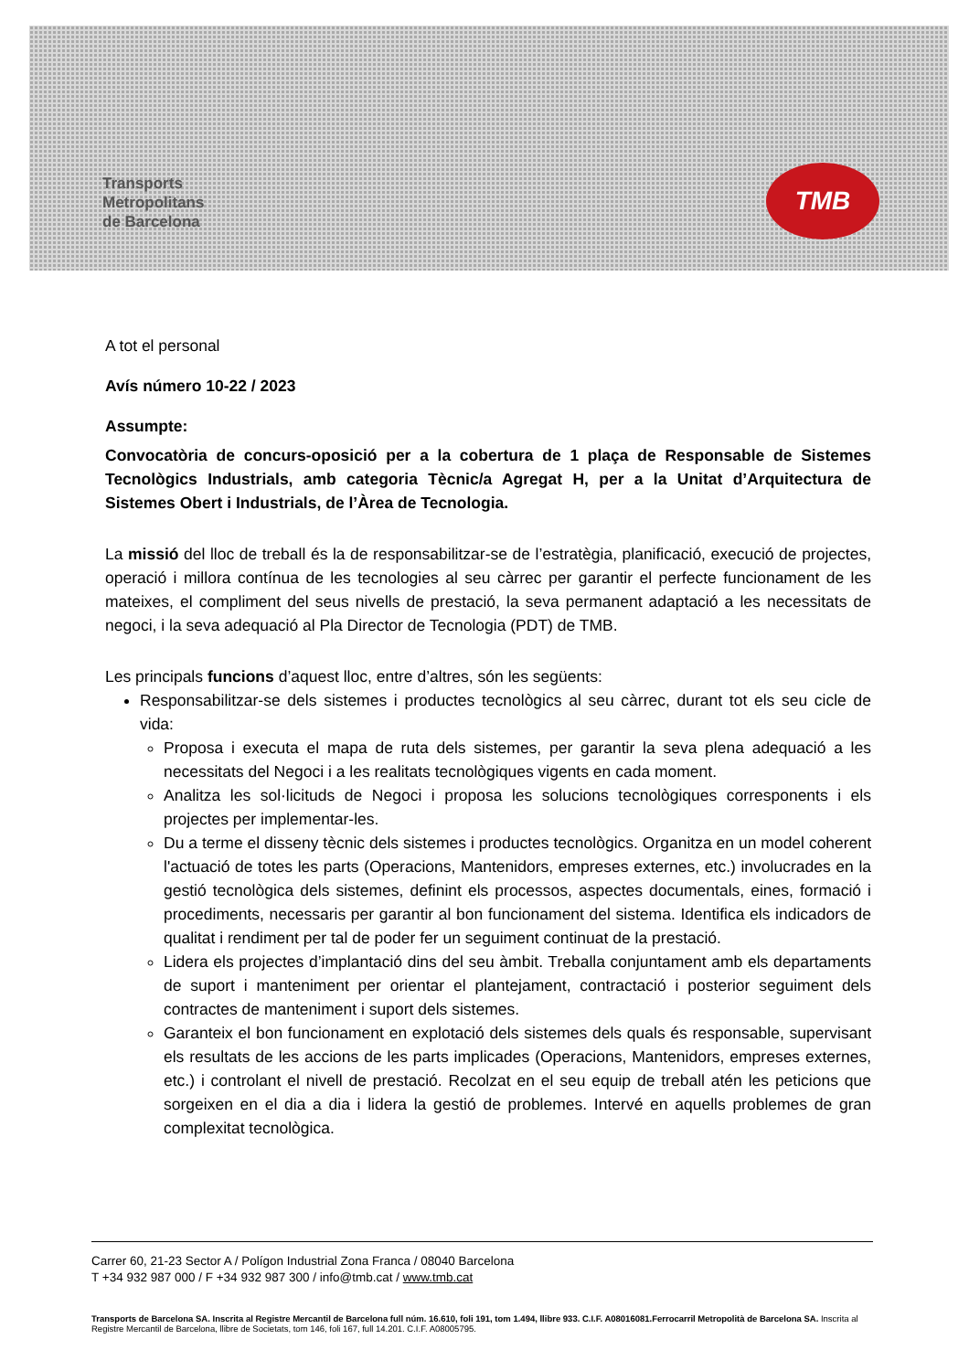Transports
Metropolitans
de Barcelona
TMB
A tot el personal
Avís número 10-22 / 2023
Assumpte:
Convocatòria de concurs-oposició per a la cobertura de 1 plaça de Responsable de Sistemes Tecnològics Industrials, amb categoria Tècnic/a Agregat H, per a la Unitat d’Arquitectura de Sistemes Obert i Industrials, de l’Àrea de Tecnologia.
La missió del lloc de treball és la de responsabilitzar-se de l’estratègia, planificació, execució de projectes, operació i millora contínua de les tecnologies al seu càrrec per garantir el perfecte funcionament de les mateixes, el compliment del seus nivells de prestació, la seva permanent adaptació a les necessitats de negoci, i la seva adequació al Pla Director de Tecnologia (PDT) de TMB.
Les principals funcions d’aquest lloc, entre d’altres, són les següents:
Responsabilitzar-se dels sistemes i productes tecnològics al seu càrrec, durant tot els seu cicle de vida:
Proposa i executa el mapa de ruta dels sistemes, per garantir la seva plena adequació a les necessitats del Negoci i a les realitats tecnològiques vigents en cada moment.
Analitza les sol·licituds de Negoci i proposa les solucions tecnològiques corresponents i els projectes per implementar-les.
Du a terme el disseny tècnic dels sistemes i productes tecnològics. Organitza en un model coherent l'actuació de totes les parts (Operacions, Mantenidors, empreses externes, etc.) involucrades en la gestió tecnològica dels sistemes, definint els processos, aspectes documentals, eines, formació i procediments, necessaris per garantir al bon funcionament del sistema. Identifica els indicadors de qualitat i rendiment per tal de poder fer un seguiment continuat de la prestació.
Lidera els projectes d’implantació dins del seu àmbit. Treballa conjuntament amb els departaments de suport i manteniment per orientar el plantejament, contractació i posterior seguiment dels contractes de manteniment i suport dels sistemes.
Garanteix el bon funcionament en explotació dels sistemes dels quals és responsable, supervisant els resultats de les accions de les parts implicades (Operacions, Mantenidors, empreses externes, etc.) i controlant el nivell de prestació. Recolzat en el seu equip de treball atén les peticions que sorgeixen en el dia a dia i lidera la gestió de problemes. Intervé en aquells problemes de gran complexitat tecnològica.
Carrer 60, 21-23 Sector A / Polígon Industrial Zona Franca / 08040 Barcelona
T +34 932 987 000 / F +34 932 987 300 / info@tmb.cat / www.tmb.cat
Transports de Barcelona SA. Inscrita al Registre Mercantil de Barcelona full núm. 16.610, foli 191, tom 1.494, llibre 933. C.I.F. A08016081.Ferrocarril Metropolità de Barcelona SA. Inscrita al Registre Mercantil de Barcelona, llibre de Societats, tom 146, foli 167, full 14.201. C.I.F. A08005795.